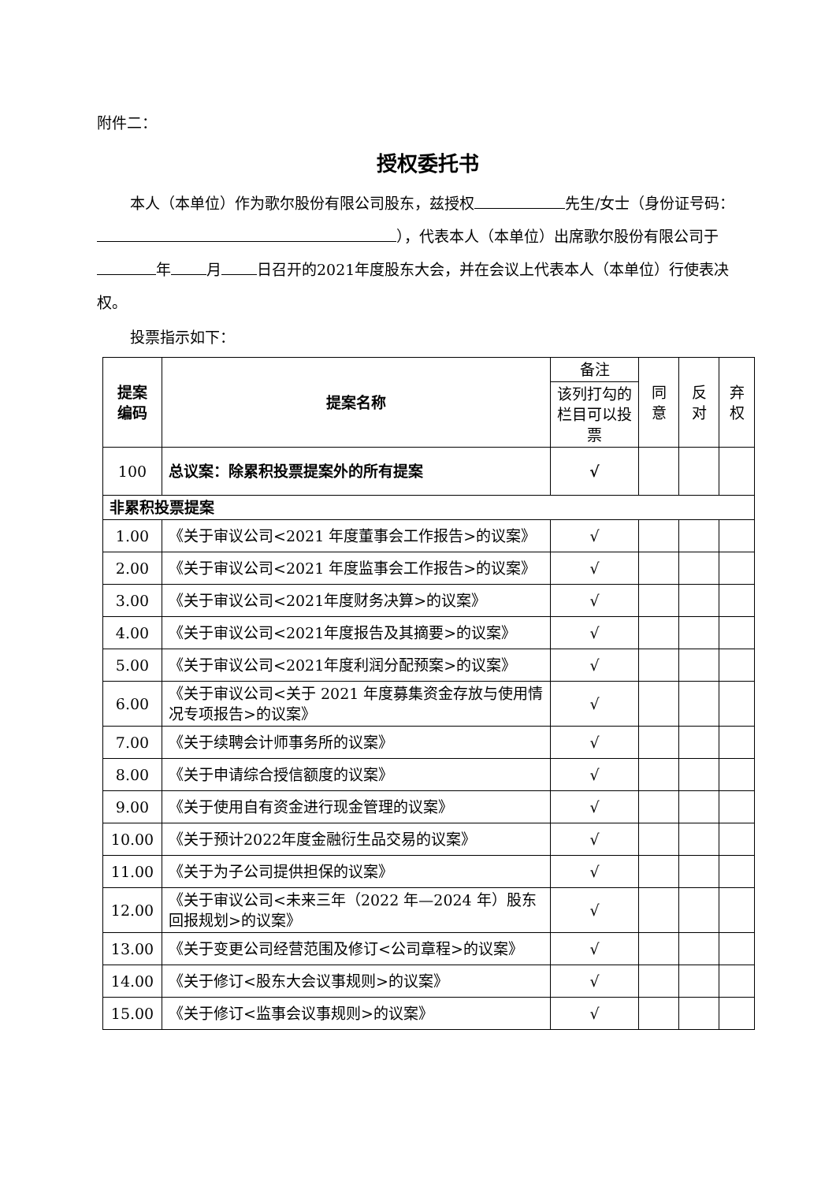附件二：
授权委托书
本人（本单位）作为歌尔股份有限公司股东，兹授权 先生/女士（身份证号码： ），代表本人（本单位）出席歌尔股份有限公司于 年 月 日召开的2021年度股东大会，并在会议上代表本人（本单位）行使表决权。
投票指示如下：
| 提案 编码 | 提案名称 | 备注 | 同 意 | 反 对 | 弃 权 |
| --- | --- | --- | --- | --- | --- |
| | | 该列打勾的栏目可以投票 | | | |
| 100 | 总议案：除累积投票提案外的所有提案 | √ | | | |
| 非累积投票提案 | | | | | |
| 1.00 | 《关于审议公司<2021 年度董事会工作报告>的议案》 | √ | | | |
| 2.00 | 《关于审议公司<2021 年度监事会工作报告>的议案》 | √ | | | |
| 3.00 | 《关于审议公司<2021年度财务决算>的议案》 | √ | | | |
| 4.00 | 《关于审议公司<2021年度报告及其摘要>的议案》 | √ | | | |
| 5.00 | 《关于审议公司<2021年度利润分配预案>的议案》 | √ | | | |
| 6.00 | 《关于审议公司<关于 2021 年度募集资金存放与使用情况专项报告>的议案》 | √ | | | |
| 7.00 | 《关于续聘会计师事务所的议案》 | √ | | | |
| 8.00 | 《关于申请综合授信额度的议案》 | √ | | | |
| 9.00 | 《关于使用自有资金进行现金管理的议案》 | √ | | | |
| 10.00 | 《关于预计2022年度金融衍生品交易的议案》 | √ | | | |
| 11.00 | 《关于为子公司提供担保的议案》 | √ | | | |
| 12.00 | 《关于审议公司<未来三年（2022 年—2024 年）股东回报规划>的议案》 | √ | | | |
| 13.00 | 《关于变更公司经营范围及修订<公司章程>的议案》 | √ | | | |
| 14.00 | 《关于修订<股东大会议事规则>的议案》 | √ | | | |
| 15.00 | 《关于修订<监事会议事规则>的议案》 | √ | | | |